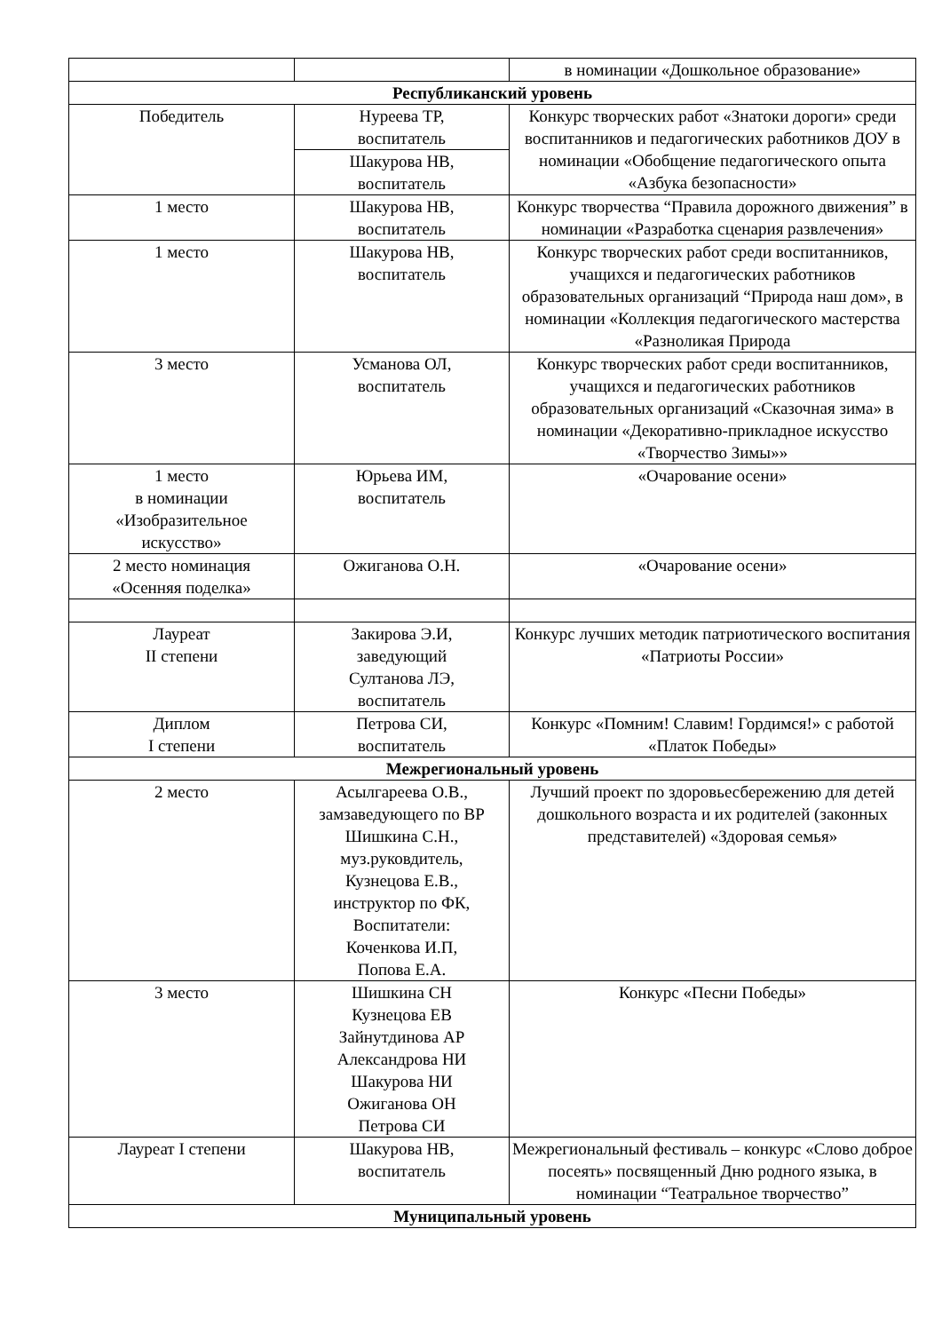| | | в номинации «Дошкольное образование» |
| Республиканский уровень | | |
| Победитель | Нуреева ТР, воспитатель | Конкурс творческих работ «Знатоки дороги» среди воспитанников и педагогических работников ДОУ в номинации «Обобщение педагогического опыта «Азбука безопасности» |
| | Шакурова НВ, воспитатель | |
| 1 место | Шакурова НВ, воспитатель | Конкурс творчества “Правила дорожного движения” в номинации «Разработка сценария развлечения» |
| 1 место | Шакурова НВ, воспитатель | Конкурс творческих работ среди воспитанников, учащихся и педагогических работников образовательных организаций “Природа наш дом», в номинации «Коллекция педагогического мастерства «Разноликая Природа |
| 3 место | Усманова ОЛ, воспитатель | Конкурс творческих работ среди воспитанников, учащихся и педагогических работников образовательных организаций «Сказочная зима» в номинации «Декоративно-прикладное искусство «Творчество Зимы»» |
| 1 место в номинации «Изобразительное искусство» | Юрьева ИМ, воспитатель | «Очарование осени» |
| 2 место номинация «Осенняя поделка» | Ожиганова О.Н. | «Очарование осени» |
| Лауреат II степени | Закирова Э.И, заведующий Султанова ЛЭ, воспитатель | Конкурс лучших методик патриотического воспитания «Патриоты России» |
| Диплом I степени | Петрова СИ, воспитатель | Конкурс «Помним! Славим! Гордимся!» с работой «Платок Победы» |
| Межрегиональный уровень | | |
| 2 место | Асылгареева О.В., замзаведующего по ВР Шишкина С.Н., муз.руковдитель, Кузнецова Е.В., инструктор по ФК, Воспитатели: Коченкова И.П, Попова Е.А. | Лучший проект по здоровьесбережению для детей дошкольного возраста и их родителей (законных представителей) «Здоровая семья» |
| 3 место | Шишкина СН Кузнецова ЕВ Зайнутдинова АР Александрова НИ Шакурова НИ Ожиганова ОН Петрова СИ | Конкурс «Песни Победы» |
| Лауреат I степени | Шакурова НВ, воспитатель | Межрегиональный фестиваль – конкурс «Слово доброе посеять» посвященный Дню родного языка, в номинации “Театральное творчество” |
| Муниципальный уровень | | |